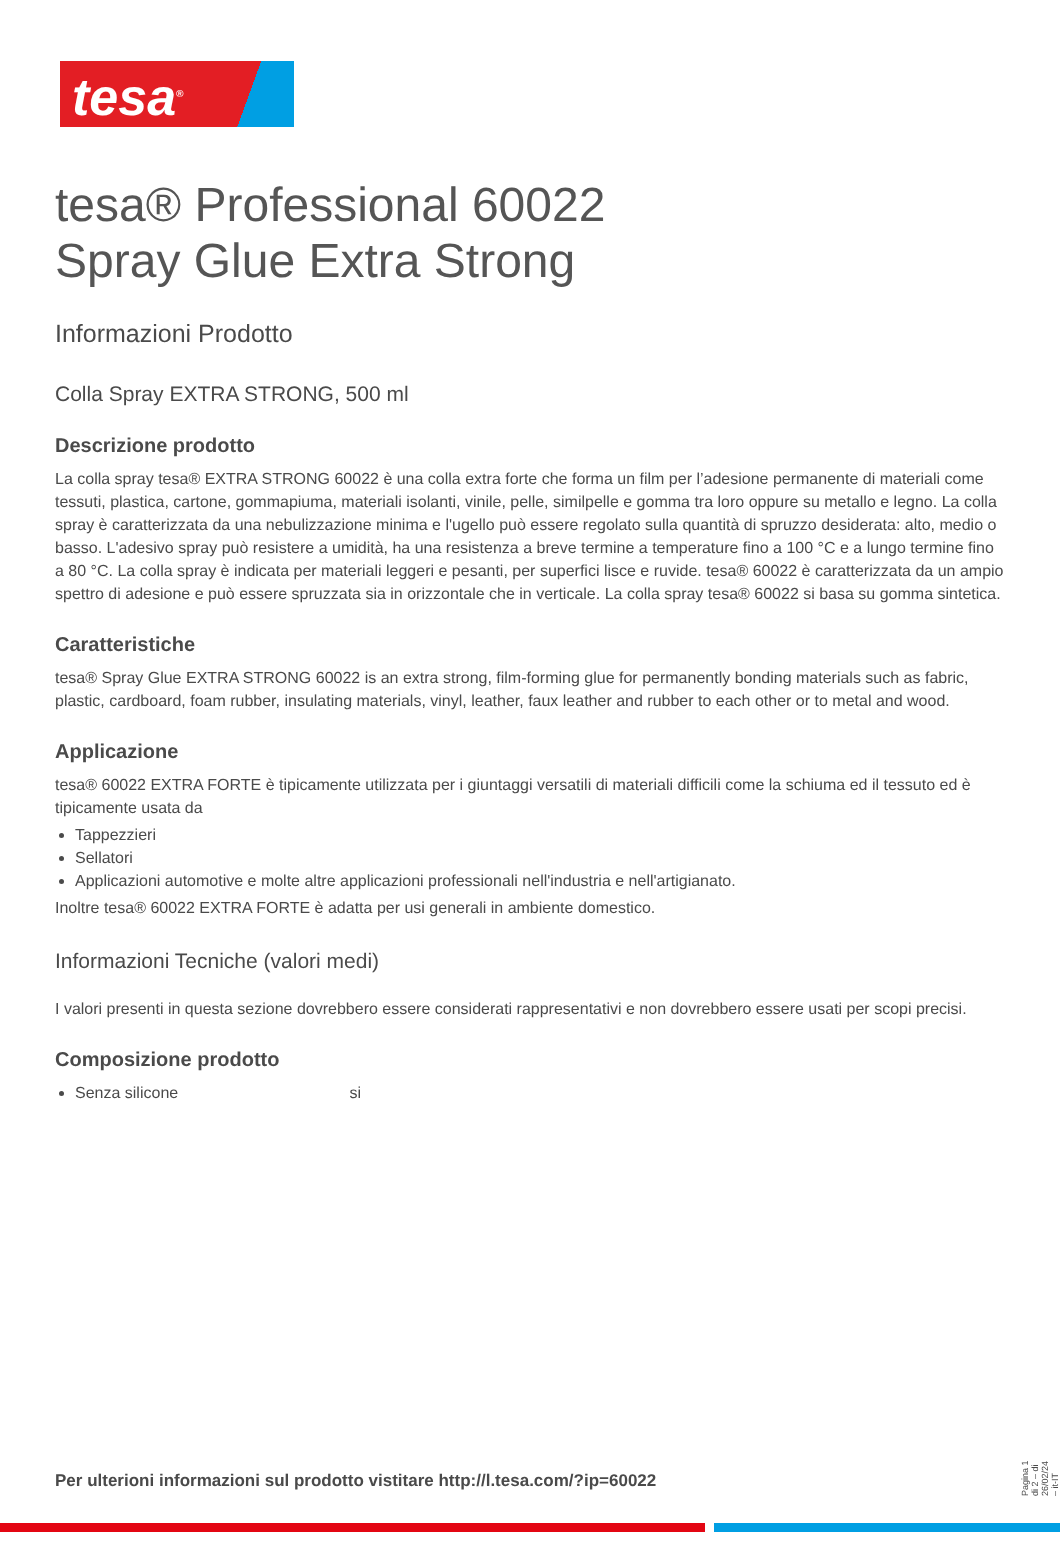tesa<sup>®</sup>
tesa® Professional 60022
Spray Glue Extra Strong
Informazioni Prodotto
Colla Spray EXTRA STRONG, 500 ml
Descrizione prodotto
La colla spray tesa® EXTRA STRONG 60022 è una colla extra forte che forma un film per l’adesione permanente di materiali come tessuti, plastica, cartone, gommapiuma, materiali isolanti, vinile, pelle, similpelle e gomma tra loro oppure su metallo e legno. La colla spray è caratterizzata da una nebulizzazione minima e l'ugello può essere regolato sulla quantità di spruzzo desiderata: alto, medio o basso. L'adesivo spray può resistere a umidità, ha una resistenza a breve termine a temperature fino a 100 °C e a lungo termine fino a 80 °C. La colla spray è indicata per materiali leggeri e pesanti, per superfici lisce e ruvide. tesa® 60022 è caratterizzata da un ampio spettro di adesione e può essere spruzzata sia in orizzontale che in verticale. La colla spray tesa® 60022 si basa su gomma sintetica.
Caratteristiche
tesa® Spray Glue EXTRA STRONG 60022 is an extra strong, film-forming glue for permanently bonding materials such as fabric, plastic, cardboard, foam rubber, insulating materials, vinyl, leather, faux leather and rubber to each other or to metal and wood.
Applicazione
tesa® 60022 EXTRA FORTE è tipicamente utilizzata per i giuntaggi versatili di materiali difficili come la schiuma ed il tessuto ed è tipicamente usata da
Tappezzieri
Sellatori
Applicazioni automotive e molte altre applicazioni professionali nell'industria e nell'artigianato.
Inoltre tesa® 60022 EXTRA FORTE è adatta per usi generali in ambiente domestico.
Informazioni Tecniche (valori medi)
I valori presenti in questa sezione dovrebbero essere considerati rappresentativi e non dovrebbero essere usati per scopi precisi.
Composizione prodotto
Senza silicone si
Per ulterioni informazioni sul prodotto vistitare http://l.tesa.com/?ip=60022
Pagina 1 di 2 – di 26/02/24 – it-IT